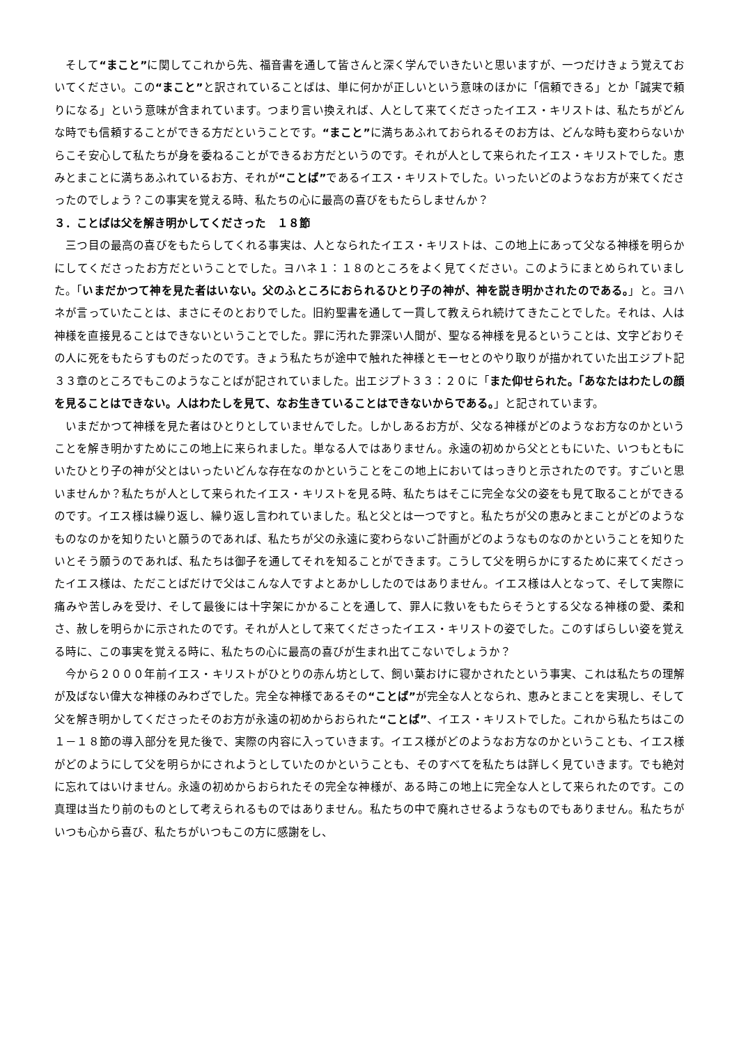そして“まこと”に関してこれから先、福音書を通して皆さんと深く学んでいきたいと思いますが、一つだけきょう覚えておいてください。この“まこと”と訳されていることばは、単に何かが正しいという意味のほかに「信頼できる」とか「誠実で頼りになる」という意味が含まれています。つまり言い換えれば、人として来てくださったイエス・キリストは、私たちがどんな時でも信頼することができる方だということです。“まこと”に満ちあふれておられるそのお方は、どんな時も変わらないからこそ安心して私たちが身を委ねることができるお方だというのです。それが人として来られたイエス・キリストでした。恵みとまことに満ちあふれているお方、それが“ことば”であるイエス・キリストでした。いったいどのようなお方が来てくださったのでしょう？この事実を覚える時、私たちの心に最高の喜びをもたらしませんか？
３．ことばは父を解き明かしてくださった　１８節
　三つ目の最高の喜びをもたらしてくれる事実は、人となられたイエス・キリストは、この地上にあって父なる神様を明らかにしてくださったお方だということでした。ヨハネ１：１８のところをよく見てください。このようにまとめられていました。「いまだかつて神を見た者はいない。父のふところにおられるひとり子の神が、神を説き明かされたのである。」と。ヨハネが言っていたことは、まさにそのとおりでした。旧約聖書を通して一貫して教えられ続けてきたことでした。それは、人は神様を直接見ることはできないということでした。罪に汚れた罪深い人間が、聖なる神様を見るということは、文字どおりその人に死をもたらすものだったのです。きょう私たちが途中で触れた神様とモーセとのやり取りが描かれていた出エジプト記３３章のところでもこのようなことばが記されていました。出エジプト３３：２０に「また仰せられた。「あなたはわたしの顔を見ることはできない。人はわたしを見て、なお生きていることはできないからである。」と記されています。
　いまだかつて神様を見た者はひとりとしていませんでした。しかしあるお方が、父なる神様がどのようなお方なのかということを解き明かすためにこの地上に来られました。単なる人ではありません。永遠の初めから父とともにいた、いつもともにいたひとり子の神が父とはいったいどんな存在なのかということをこの地上においてはっきりと示されたのです。すごいと思いませんか？私たちが人として来られたイエス・キリストを見る時、私たちはそこに完全な父の姿をも見て取ることができるのです。イエス様は繰り返し、繰り返し言われていました。私と父とは一つですと。私たちが父の恵みとまことがどのようなものなのかを知りたいと願うのであれば、私たちが父の永遠に変わらないご計画がどのようなものなのかということを知りたいとそう願うのであれば、私たちは御子を通してそれを知ることができます。こうして父を明らかにするために来てくださったイエス様は、ただことばだけで父はこんな人ですよとあかししたのではありません。イエス様は人となって、そして実際に痛みや苦しみを受け、そして最後には十字架にかかることを通して、罪人に救いをもたらそうとする父なる神様の愛、柔和さ、赦しを明らかに示されたのです。それが人として来てくださったイエス・キリストの姿でした。このすばらしい姿を覚える時に、この事実を覚える時に、私たちの心に最高の喜びが生まれ出てこないでしょうか？
　今から２０００年前イエス・キリストがひとりの赤ん坊として、飼い葉おけに寝かされたという事実、これは私たちの理解が及ばない偉大な神様のみわざでした。完全な神様であるその“ことば”が完全な人となられ、恵みとまことを実現し、そして父を解き明かしてくださったそのお方が永遠の初めからおられた“ことば”、イエス・キリストでした。これから私たちはこの１－１８節の導入部分を見た後で、実際の内容に入っていきます。イエス様がどのようなお方なのかということも、イエス様がどのようにして父を明らかにされようとしていたのかということも、そのすべてを私たちは詳しく見ていきます。でも絶対に忘れてはいけません。永遠の初めからおられたその完全な神様が、ある時この地上に完全な人として来られたのです。この真理は当たり前のものとして考えられるものではありません。私たちの中で廃れさせるようなものでもありません。私たちがいつも心から喜び、私たちがいつもこの方に感謝をし、